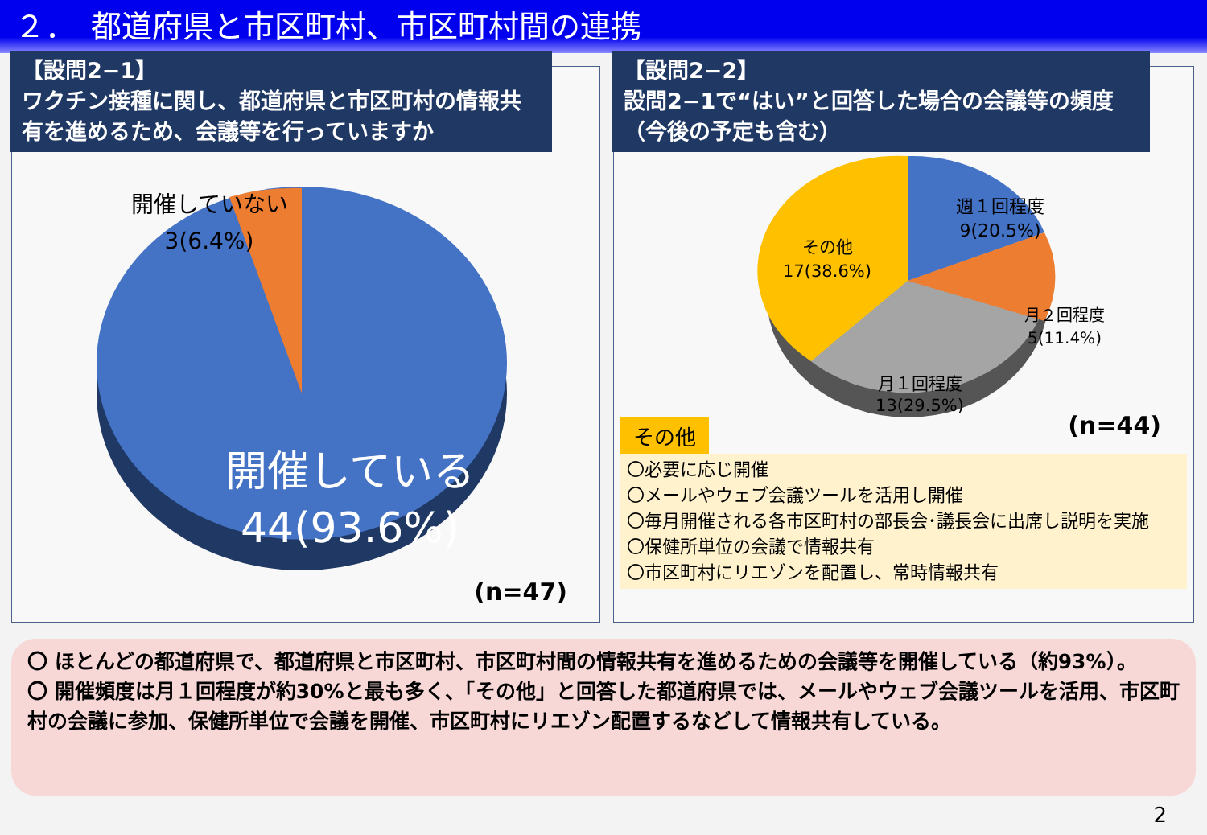２．　都道府県と市区町村、市区町村間の連携
【設問2−1】
ワクチン接種に関し、都道府県と市区町村の情報共有を進めるため、会議等を行っていますか
開催していない
3(6.4%)
開催している
44(93.6%)
(n=47)
【設問2−2】
設問2−1で“はい”と回答した場合の会議等の頻度（今後の予定も含む）
週１回程度
9(20.5%)
月２回程度
5(11.4%)
月１回程度
13(29.5%)
その他
17(38.6%)
その他
(n=44)
〇必要に応じ開催
〇メールやウェブ会議ツールを活用し開催
〇毎月開催される各市区町村の部長会･議長会に出席し説明を実施
〇保健所単位の会議で情報共有
〇市区町村にリエゾンを配置し、常時情報共有
〇 ほとんどの都道府県で、都道府県と市区町村、市区町村間の情報共有を進めるための会議等を開催している（約93%）。
〇 開催頻度は月１回程度が約30%と最も多く、「その他」と回答した都道府県では、メールやウェブ会議ツールを活用、市区町村の会議に参加、保健所単位で会議を開催、市区町村にリエゾン配置するなどして情報共有している。
2